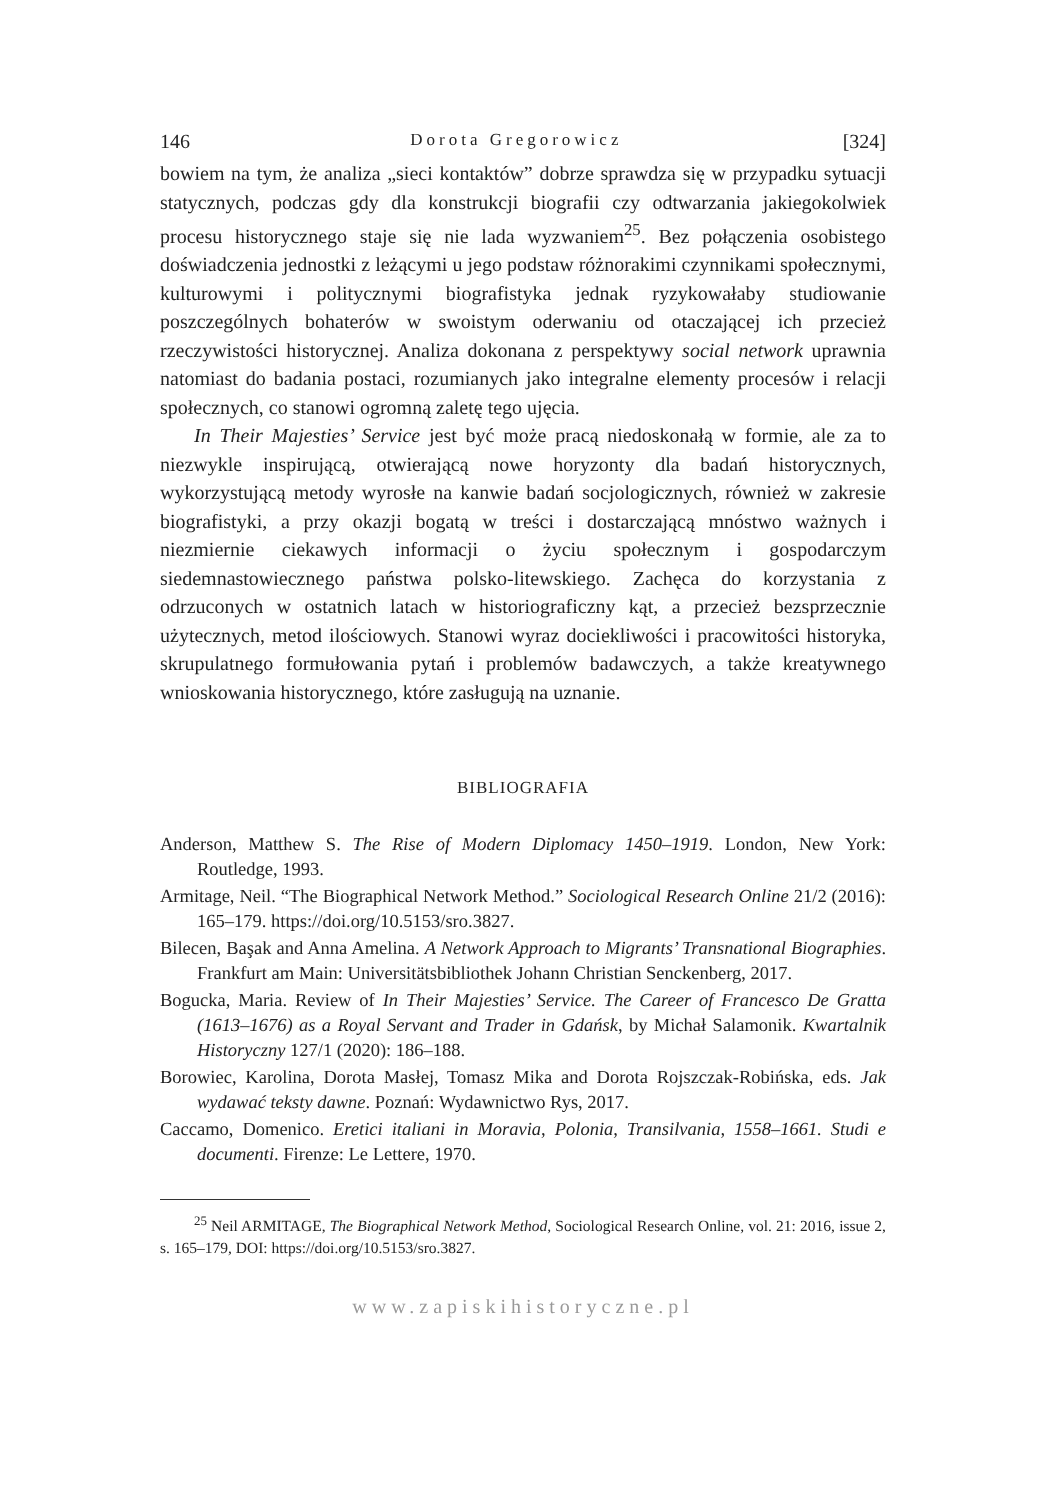146 Dorota Gregorowicz [324]
bowiem na tym, że analiza „sieci kontaktów” dobrze sprawdza się w przypadku sytuacji statycznych, podczas gdy dla konstrukcji biografii czy odtwarzania jakiegokolwiek procesu historycznego staje się nie lada wyzwaniem<sup>25</sup>. Bez połączenia osobistego doświadczenia jednostki z leżącymi u jego podstaw różnorakimi czynnikami społecznymi, kulturowymi i politycznymi biografistyka jednak ryzykowałaby studiowanie poszczególnych bohaterów w swoistym oderwaniu od otaczającej ich przecież rzeczywistości historycznej. Analiza dokonana z perspektywy social network uprawnia natomiast do badania postaci, rozumianych jako integralne elementy procesów i relacji społecznych, co stanowi ogromną zaletę tego ujęcia.
In Their Majesties’ Service jest być może pracą niedoskonałą w formie, ale za to niezwykle inspirującą, otwierającą nowe horyzonty dla badań historycznych, wykorzystującą metody wyrosłe na kanwie badań socjologicznych, również w zakresie biografistyki, a przy okazji bogatą w treści i dostarczającą mnóstwo ważnych i niezmiernie ciekawych informacji o życiu społecznym i gospodarczym siedemnastowiecznego państwa polsko-litewskiego. Zachęca do korzystania z odrzuconych w ostatnich latach w historiograficzny kąt, a przecież bezsprzecznie użytecznych, metod ilościowych. Stanowi wyraz dociekliwości i pracowitości historyka, skrupulatnego formułowania pytań i problemów badawczych, a także kreatywnego wnioskowania historycznego, które zasługują na uznanie.
BIBLIOGRAFIA
Anderson, Matthew S. The Rise of Modern Diplomacy 1450–1919. London, New York: Routledge, 1993.
Armitage, Neil. “The Biographical Network Method.” Sociological Research Online 21/2 (2016): 165–179. https://doi.org/10.5153/sro.3827.
Bilecen, Başak and Anna Amelina. A Network Approach to Migrants’ Transnational Biographies. Frankfurt am Main: Universitätsbibliothek Johann Christian Senckenberg, 2017.
Bogucka, Maria. Review of In Their Majesties’ Service. The Career of Francesco De Gratta (1613–1676) as a Royal Servant and Trader in Gdańsk, by Michał Salamonik. Kwartalnik Historyczny 127/1 (2020): 186–188.
Borowiec, Karolina, Dorota Masłej, Tomasz Mika and Dorota Rojszczak-Robińska, eds. Jak wydawać teksty dawne. Poznań: Wydawnictwo Rys, 2017.
Caccamo, Domenico. Eretici italiani in Moravia, Polonia, Transilvania, 1558–1661. Studi e documenti. Firenze: Le Lettere, 1970.
<sup>25</sup> Neil ARMITAGE, The Biographical Network Method, Sociological Research Online, vol. 21: 2016, issue 2, s. 165–179, DOI: https://doi.org/10.5153/sro.3827.
www.zapiskihistoryczne.pl